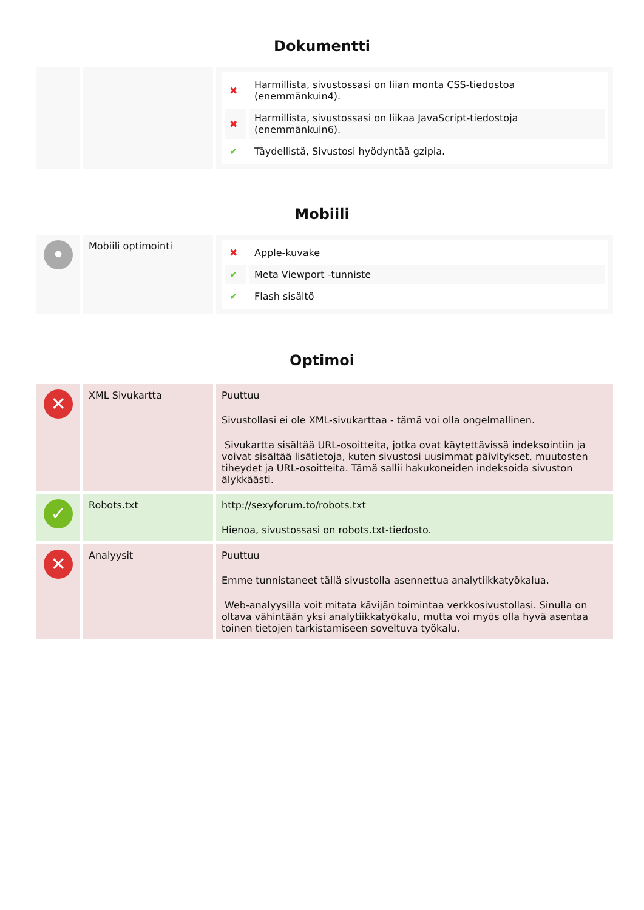Dokumentti
| | | / ✖ / Harmillista, sivustossasi on liian monta CSS-tiedostoa (enemmänkuin4). / / ✖ / Harmillista, sivustossasi on liikaa JavaScript-tiedostoja (enemmänkuin6). / / ✔ / Täydellistä, Sivustosi hyödyntää gzipia. / |
Mobiili
| • | Mobiili optimointi | / ✖ / Apple-kuvake / / ✔ / Meta Viewport -tunniste / / ✔ / Flash sisältö / |
Optimoi
| ✕ | XML Sivukartta | Puuttuu Sivustollasi ei ole XML-sivukarttaa - tämä voi olla ongelmallinen. Sivukartta sisältää URL-osoitteita, jotka ovat käytettävissä indeksointiin ja voivat sisältää lisätietoja, kuten sivustosi uusimmat päivitykset, muutosten tiheydet ja URL-osoitteita. Tämä sallii hakukoneiden indeksoida sivuston älykkäästi. |
| ✓ | Robots.txt | http://sexyforum.to/robots.txt Hienoa, sivustossasi on robots.txt-tiedosto. |
| ✕ | Analyysit | Puuttuu Emme tunnistaneet tällä sivustolla asennettua analytiikkatyökalua. Web-analyysilla voit mitata kävijän toimintaa verkkosivustollasi. Sinulla on oltava vähintään yksi analytiikkatyökalu, mutta voi myös olla hyvä asentaa toinen tietojen tarkistamiseen soveltuva työkalu. |